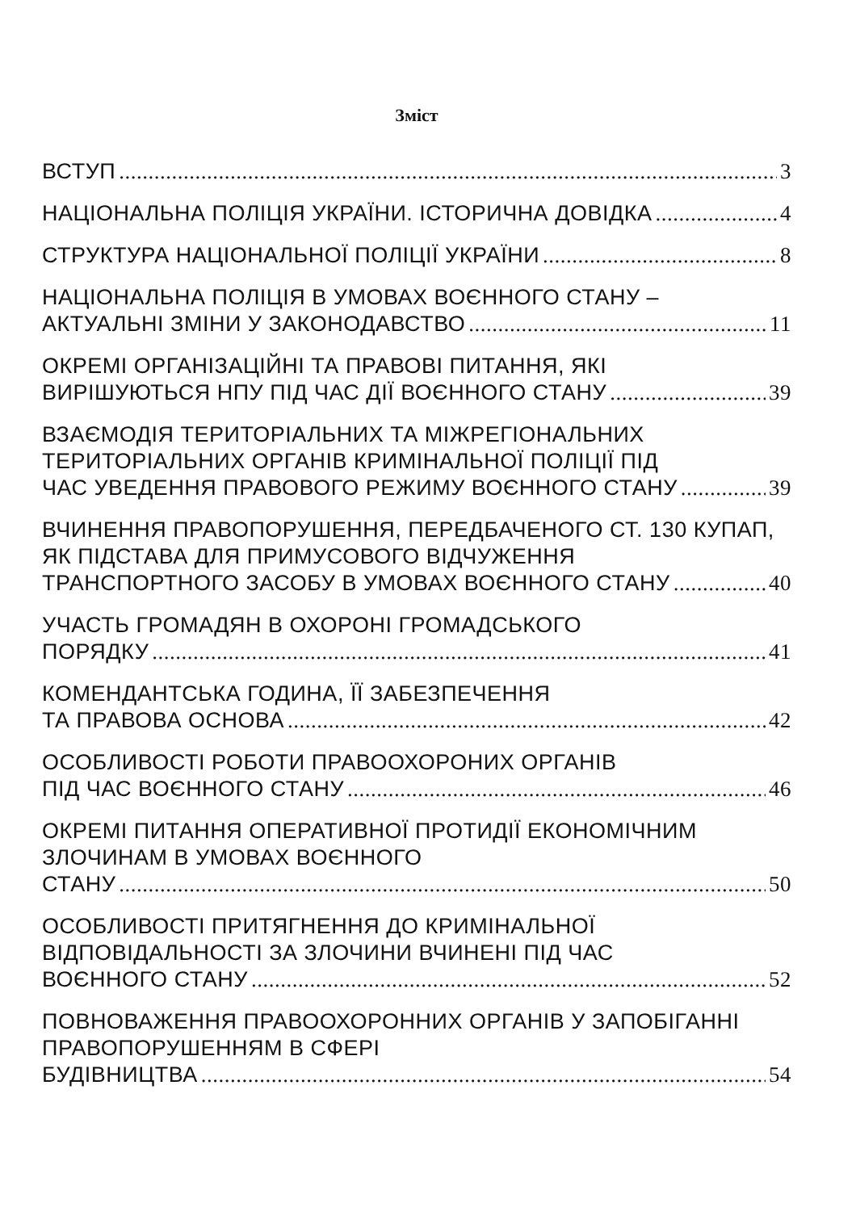Зміст
ВСТУП 3
НАЦІОНАЛЬНА ПОЛІЦІЯ УКРАЇНИ. ІСТОРИЧНА ДОВІДКА 4
СТРУКТУРА НАЦІОНАЛЬНОЇ ПОЛІЦІЇ УКРАЇНИ 8
НАЦІОНАЛЬНА ПОЛІЦІЯ В УМОВАХ ВОЄННОГО СТАНУ –
АКТУАЛЬНІ ЗМІНИ У ЗАКОНОДАВСТВО 11
ОКРЕМІ ОРГАНІЗАЦІЙНІ ТА ПРАВОВІ ПИТАННЯ, ЯКІ
ВИРІШУЮТЬСЯ НПУ ПІД ЧАС ДІЇ ВОЄННОГО СТАНУ 39
ВЗАЄМОДІЯ ТЕРИТОРІАЛЬНИХ ТА МІЖРЕГІОНАЛЬНИХ ТЕРИТОРІАЛЬНИХ ОРГАНІВ КРИМІНАЛЬНОЇ ПОЛІЦІЇ ПІД
ЧАС УВЕДЕННЯ ПРАВОВОГО РЕЖИМУ ВОЄННОГО СТАНУ 39
ВЧИНЕННЯ ПРАВОПОРУШЕННЯ, ПЕРЕДБАЧЕНОГО СТ. 130 КУПАП, ЯК ПІДСТАВА ДЛЯ ПРИМУСОВОГО ВІДЧУЖЕННЯ
ТРАНСПОРТНОГО ЗАСОБУ В УМОВАХ ВОЄННОГО СТАНУ 40
УЧАСТЬ ГРОМАДЯН В ОХОРОНІ ГРОМАДСЬКОГО
ПОРЯДКУ 41
КОМЕНДАНТСЬКА ГОДИНА, ЇЇ ЗАБЕЗПЕЧЕННЯ
ТА ПРАВОВА ОСНОВА 42
ОСОБЛИВОСТІ РОБОТИ ПРАВООХОРОНИХ ОРГАНІВ
ПІД ЧАС ВОЄННОГО СТАНУ 46
ОКРЕМІ ПИТАННЯ ОПЕРАТИВНОЇ ПРОТИДІЇ ЕКОНОМІЧНИМ ЗЛОЧИНАМ В УМОВАХ ВОЄННОГО
СТАНУ 50
ОСОБЛИВОСТІ ПРИТЯГНЕННЯ ДО КРИМІНАЛЬНОЇ ВІДПОВІДАЛЬНОСТІ ЗА ЗЛОЧИНИ ВЧИНЕНІ ПІД ЧАС
ВОЄННОГО СТАНУ 52
ПОВНОВАЖЕННЯ ПРАВООХОРОННИХ ОРГАНІВ У ЗАПОБІГАННІ ПРАВОПОРУШЕННЯМ В СФЕРІ
БУДІВНИЦТВА 54